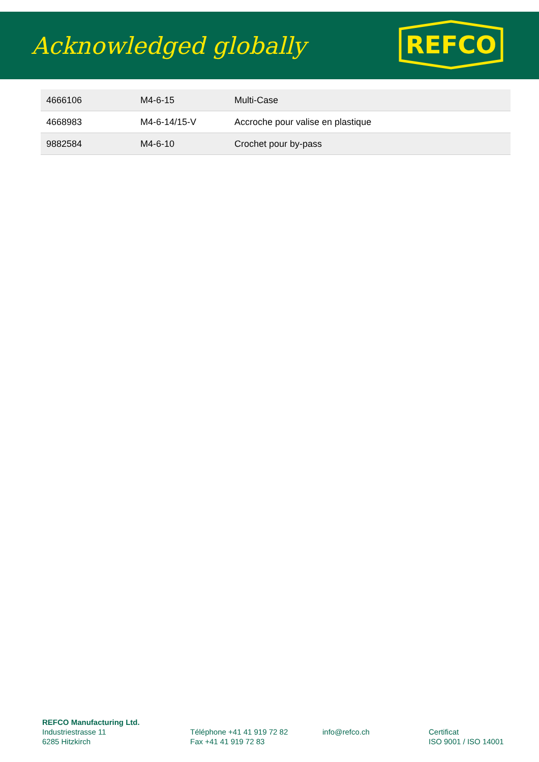Acknowledged globally
REFCO
| 4666106 | M4-6-15 | Multi-Case |
| 4668983 | M4-6-14/15-V | Accroche pour valise en plastique |
| 9882584 | M4-6-10 | Crochet pour by-pass |
REFCO Manufacturing Ltd.
Industriestrasse 11
6285 Hitzkirch
Téléphone +41 41 919 72 82
Fax +41 41 919 72 83
info@refco.ch
Certificat
ISO 9001 / ISO 14001